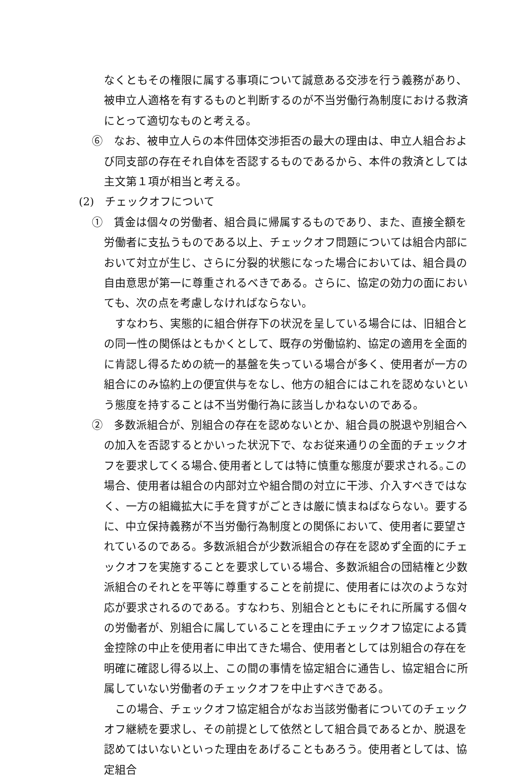なくともその権限に属する事項について誠意ある交渉を行う義務があり、被申立人適格を有するものと判断するのが不当労働行為制度における救済にとって適切なものと考える。
⑥　なお、被申立人らの本件団体交渉拒否の最大の理由は、申立人組合および同支部の存在それ自体を否認するものであるから、本件の救済としては主文第１項が相当と考える。
(2)　チェックオフについて
①　賃金は個々の労働者、組合員に帰属するものであり、また、直接全額を労働者に支払うものである以上、チェックオフ問題については組合内部において対立が生じ、さらに分裂的状態になった場合においては、組合員の自由意思が第一に尊重されるべきである。さらに、協定の効力の面においても、次の点を考慮しなければならない。
すなわち、実態的に組合併存下の状況を呈している場合には、旧組合との同一性の関係はともかくとして、既存の労働協約、協定の適用を全面的に肯認し得るための統一的基盤を失っている場合が多く、使用者が一方の組合にのみ協約上の便宜供与をなし、他方の組合にはこれを認めないという態度を持することは不当労働行為に該当しかねないのである。
②　多数派組合が、別組合の存在を認めないとか、組合員の脱退や別組合への加入を否認するとかいった状況下で、なお従来通りの全面的チェックオフを要求してくる場合､使用者としては特に慎重な態度が要求される｡この場合、使用者は組合の内部対立や組合間の対立に干渉、介入すべきではなく、一方の組織拡大に手を貸すがごときは厳に慎まねばならない。要するに、中立保持義務が不当労働行為制度との関係において、使用者に要望されているのである。多数派組合が少数派組合の存在を認めず全面的にチェックオフを実施することを要求している場合、多数派組合の団結権と少数派組合のそれとを平等に尊重することを前提に、使用者には次のような対応が要求されるのである。すなわち、別組合とともにそれに所属する個々の労働者が、別組合に属していることを理由にチェックオフ協定による賃金控除の中止を使用者に申出てきた場合、使用者としては別組合の存在を明確に確認し得る以上、この間の事情を協定組合に通告し、協定組合に所属していない労働者のチェックオフを中止すべきである。
この場合、チェックオフ協定組合がなお当該労働者についてのチェックオフ継続を要求し、その前提として依然として組合員であるとか、脱退を認めてはいないといった理由をあげることもあろう。使用者としては、協定組合